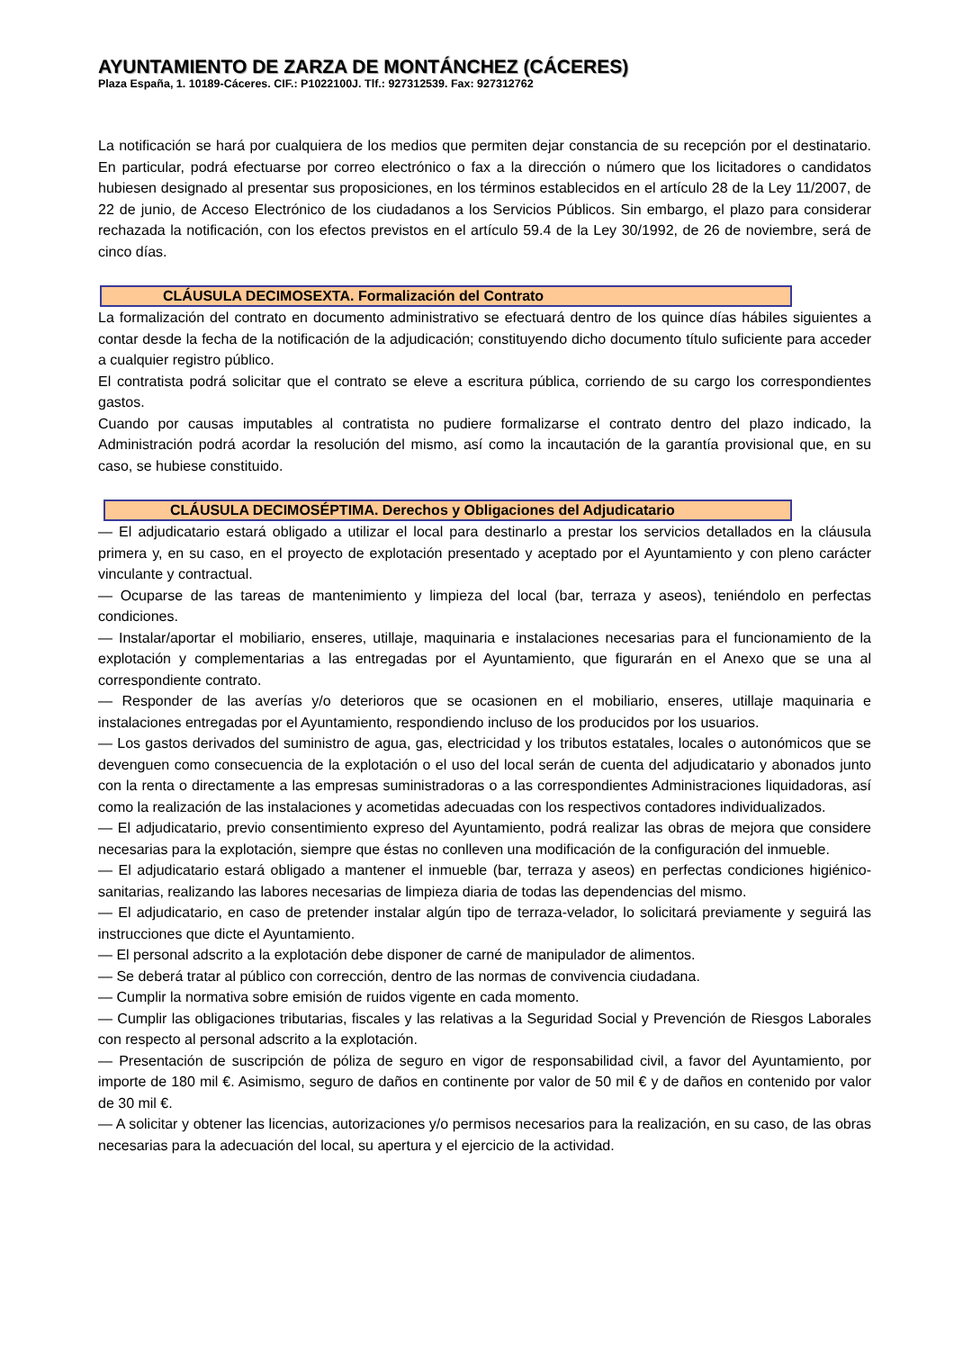AYUNTAMIENTO DE ZARZA DE MONTÁNCHEZ (CÁCERES)
Plaza España, 1. 10189-Cáceres. CIF.: P1022100J. Tlf.: 927312539. Fax: 927312762
La notificación se hará por cualquiera de los medios que permiten dejar constancia de su recepción por el destinatario. En particular, podrá efectuarse por correo electrónico o fax a la dirección o número que los licitadores o candidatos hubiesen designado al presentar sus proposiciones, en los términos establecidos en el artículo 28 de la Ley 11/2007, de 22 de junio, de Acceso Electrónico de los ciudadanos a los Servicios Públicos. Sin embargo, el plazo para considerar rechazada la notificación, con los efectos previstos en el artículo 59.4 de la Ley 30/1992, de 26 de noviembre, será de cinco días.
CLÁUSULA DECIMOSEXTA. Formalización del Contrato
La formalización del contrato en documento administrativo se efectuará dentro de los quince días hábiles siguientes a contar desde la fecha de la notificación de la adjudicación; constituyendo dicho documento título suficiente para acceder a cualquier registro público.
El contratista podrá solicitar que el contrato se eleve a escritura pública, corriendo de su cargo los correspondientes gastos.
Cuando por causas imputables al contratista no pudiere formalizarse el contrato dentro del plazo indicado, la Administración podrá acordar la resolución del mismo, así como la incautación de la garantía provisional que, en su caso, se hubiese constituido.
CLÁUSULA DECIMOSÉPTIMA. Derechos y Obligaciones del Adjudicatario
— El adjudicatario estará obligado a utilizar el local para destinarlo a prestar los servicios detallados en la cláusula primera y, en su caso, en el proyecto de explotación presentado y aceptado por el Ayuntamiento y con pleno carácter vinculante y contractual.
— Ocuparse de las tareas de mantenimiento y limpieza del local (bar, terraza y aseos), teniéndolo en perfectas condiciones.
— Instalar/aportar el mobiliario, enseres, utillaje, maquinaria e instalaciones necesarias para el funcionamiento de la explotación y complementarias a las entregadas por el Ayuntamiento, que figurarán en el Anexo que se una al correspondiente contrato.
— Responder de las averías y/o deterioros que se ocasionen en el mobiliario, enseres, utillaje maquinaria e instalaciones entregadas por el Ayuntamiento, respondiendo incluso de los producidos por los usuarios.
— Los gastos derivados del suministro de agua, gas, electricidad y los tributos estatales, locales o autonómicos que se devenguen como consecuencia de la explotación o el uso del local serán de cuenta del adjudicatario y abonados junto con la renta o directamente a las empresas suministradoras o a las correspondientes Administraciones liquidadoras, así como la realización de las instalaciones y acometidas adecuadas con los respectivos contadores individualizados.
— El adjudicatario, previo consentimiento expreso del Ayuntamiento, podrá realizar las obras de mejora que considere necesarias para la explotación, siempre que éstas no conlleven una modificación de la configuración del inmueble.
— El adjudicatario estará obligado a mantener el inmueble (bar, terraza y aseos) en perfectas condiciones higiénico-sanitarias, realizando las labores necesarias de limpieza diaria de todas las dependencias del mismo.
— El adjudicatario, en caso de pretender instalar algún tipo de terraza-velador, lo solicitará previamente y seguirá las instrucciones que dicte el Ayuntamiento.
— El personal adscrito a la explotación debe disponer de carné de manipulador de alimentos.
— Se deberá tratar al público con corrección, dentro de las normas de convivencia ciudadana.
— Cumplir la normativa sobre emisión de ruidos vigente en cada momento.
— Cumplir las obligaciones tributarias, fiscales y las relativas a la Seguridad Social y Prevención de Riesgos Laborales con respecto al personal adscrito a la explotación.
— Presentación de suscripción de póliza de seguro en vigor de responsabilidad civil, a favor del Ayuntamiento, por importe de 180 mil €. Asimismo, seguro de daños en continente por valor de 50 mil € y de daños en contenido por valor de 30 mil €.
— A solicitar y obtener las licencias, autorizaciones y/o permisos necesarios para la realización, en su caso, de las obras necesarias para la adecuación del local, su apertura y el ejercicio de la actividad.